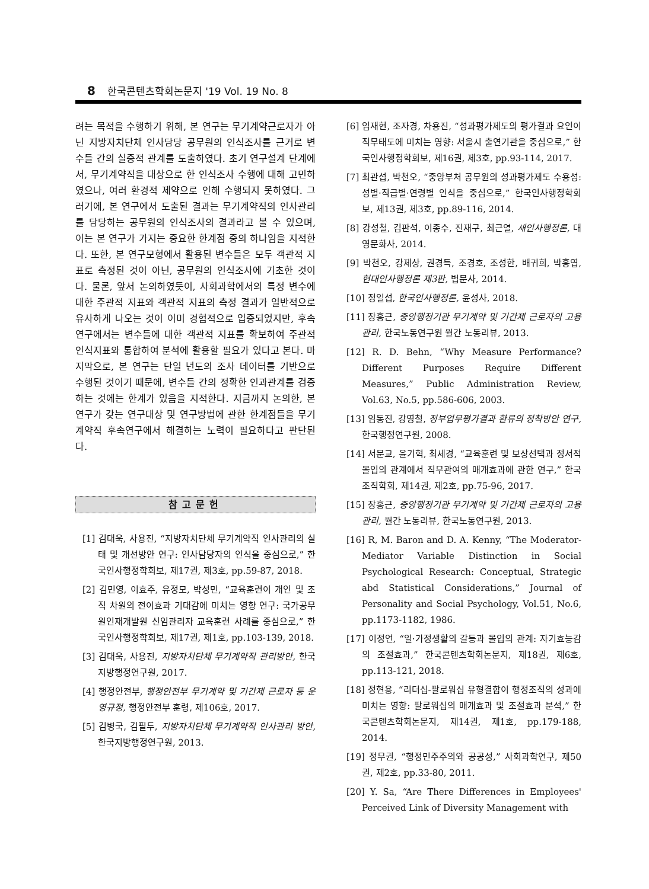8 한국콘텐츠학회논문지 '19 Vol. 19 No. 8
려는 목적을 수행하기 위해, 본 연구는 무기계약근로자가 아닌 지방자치단체 인사담당 공무원의 인식조사를 근거로 변수들 간의 실증적 관계를 도출하였다. 초기 연구설계 단계에서, 무기계약직을 대상으로 한 인식조사 수행에 대해 고민하였으나, 여러 환경적 제약으로 인해 수행되지 못하였다. 그러기에, 본 연구에서 도출된 결과는 무기계약직의 인사관리를 담당하는 공무원의 인식조사의 결과라고 볼 수 있으며, 이는 본 연구가 가지는 중요한 한계점 중의 하나임을 지적한다. 또한, 본 연구모형에서 활용된 변수들은 모두 객관적 지표로 측정된 것이 아닌, 공무원의 인식조사에 기초한 것이다. 물론, 앞서 논의하였듯이, 사회과학에서의 특정 변수에 대한 주관적 지표와 객관적 지표의 측정 결과가 일반적으로 유사하게 나오는 것이 이미 경험적으로 입증되었지만, 후속 연구에서는 변수들에 대한 객관적 지표를 확보하여 주관적 인식지표와 통합하여 분석에 활용할 필요가 있다고 본다. 마지막으로, 본 연구는 단일 년도의 조사 데이터를 기반으로 수행된 것이기 때문에, 변수들 간의 정확한 인과관계를 검증하는 것에는 한계가 있음을 지적한다. 지금까지 논의한, 본 연구가 갖는 연구대상 및 연구방법에 관한 한계점들을 무기계약직 후속연구에서 해결하는 노력이 필요하다고 판단된다.
참고문헌
[1] 김대욱, 사용진, “지방자치단체 무기계약직 인사관리의 실태 및 개선방안 연구: 인사담당자의 인식을 중심으로,” 한국인사행정학회보, 제17권, 제3호, pp.59-87, 2018.
[2] 김민영, 이효주, 유정모, 박성민, “교육훈련이 개인 및 조직 차원의 전이효과 기대감에 미치는 영향 연구: 국가공무원인재개발원 신임관리자 교육훈련 사례를 중심으로,” 한국인사행정학회보, 제17권, 제1호, pp.103-139, 2018.
[3] 김대욱, 사용진, 지방자치단체 무기계약직 관리방안, 한국지방행정연구원, 2017.
[4] 행정안전부, 행정안전부 무기계약 및 기간제 근로자 등 운영규정, 행정안전부 훈령, 제106호, 2017.
[5] 김병국, 김필두, 지방자치단체 무기계약직 인사관리 방안, 한국지방행정연구원, 2013.
[6] 임재현, 조자경, 차용진, “성과평가제도의 평가결과 요인이 직무태도에 미치는 영향: 서울시 출연기관을 중심으로,” 한국인사행정학회보, 제16권, 제3호, pp.93-114, 2017.
[7] 최관섭, 박천오, “중앙부처 공무원의 성과평가제도 수용성: 성별·직급별·연령별 인식을 중심으로,” 한국인사행정학회보, 제13권, 제3호, pp.89-116, 2014.
[8] 강성철, 김판석, 이종수, 진재구, 최근열, 새인사행정론, 대영문화사, 2014.
[9] 박천오, 강제상, 권경득, 조경호, 조성한, 배귀희, 박홍엽, 현대인사행정론 제3판, 법문사, 2014.
[10] 정일섭, 한국인사행정론, 윤성사, 2018.
[11] 장홍근, 중앙행정기관 무기계약 및 기간제 근로자의 고용관리, 한국노동연구원 월간 노동리뷰, 2013.
[12] R. D. Behn, “Why Measure Performance? Different Purposes Require Different Measures,” Public Administration Review, Vol.63, No.5, pp.586-606, 2003.
[13] 임동진, 강영철, 정부업무평가결과 환류의 정착방안 연구, 한국행정연구원, 2008.
[14] 서문교, 윤기혁, 최세경, “교육훈련 및 보상선택과 정서적 몰입의 관계에서 직무관여의 매개효과에 관한 연구,” 한국조직학회, 제14권, 제2호, pp.75-96, 2017.
[15] 장홍근, 중앙행정기관 무기계약 및 기간제 근로자의 고용관리, 월간 노동리뷰, 한국노동연구원, 2013.
[16] R, M. Baron and D. A. Kenny, “The Moderator-Mediator Variable Distinction in Social Psychological Research: Conceptual, Strategic abd Statistical Considerations,” Journal of Personality and Social Psychology, Vol.51, No.6, pp.1173-1182, 1986.
[17] 이정언, “일·가정생활의 갈등과 몰입의 관계: 자기효능감의 조절효과,” 한국콘텐츠학회논문지, 제18권, 제6호, pp.113-121, 2018.
[18] 정현용, “리더십-팔로워십 유형결합이 행정조직의 성과에 미치는 영향: 팔로워십의 매개효과 및 조절효과 분석,” 한국콘텐츠학회논문지, 제14권, 제1호, pp.179-188, 2014.
[19] 정무권, “행정민주주의와 공공성,” 사회과학연구, 제50권, 제2호, pp.33-80, 2011.
[20] Y. Sa, “Are There Differences in Employees' Perceived Link of Diversity Management with